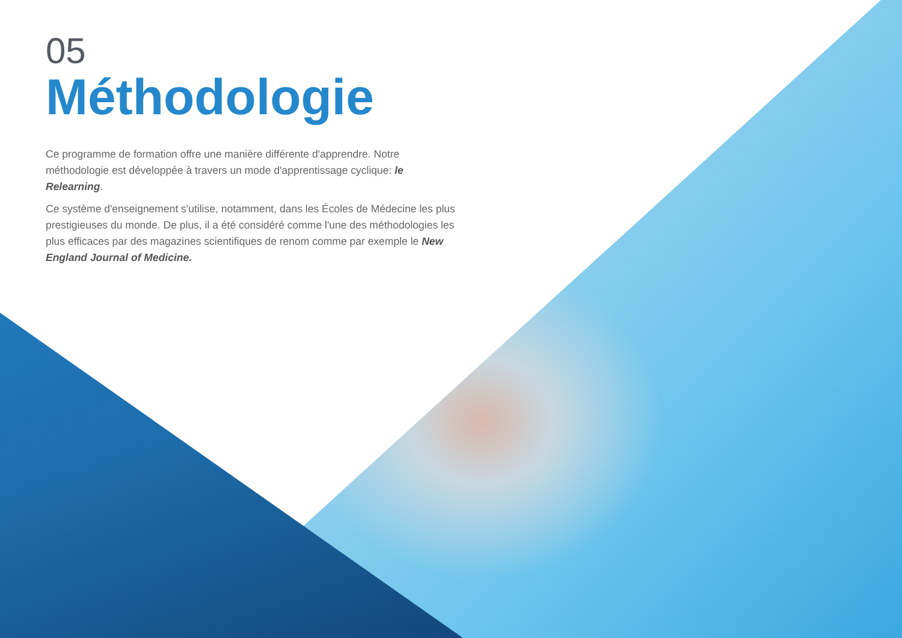05
Méthodologie
Ce programme de formation offre une manière différente d'apprendre. Notre méthodologie est développée à travers un mode d'apprentissage cyclique: le Relearning.
Ce système d'enseignement s'utilise, notamment, dans les Écoles de Médecine les plus prestigieuses du monde. De plus, il a été considéré comme l'une des méthodologies les plus efficaces par des magazines scientifiques de renom comme par exemple le New England Journal of Medicine.